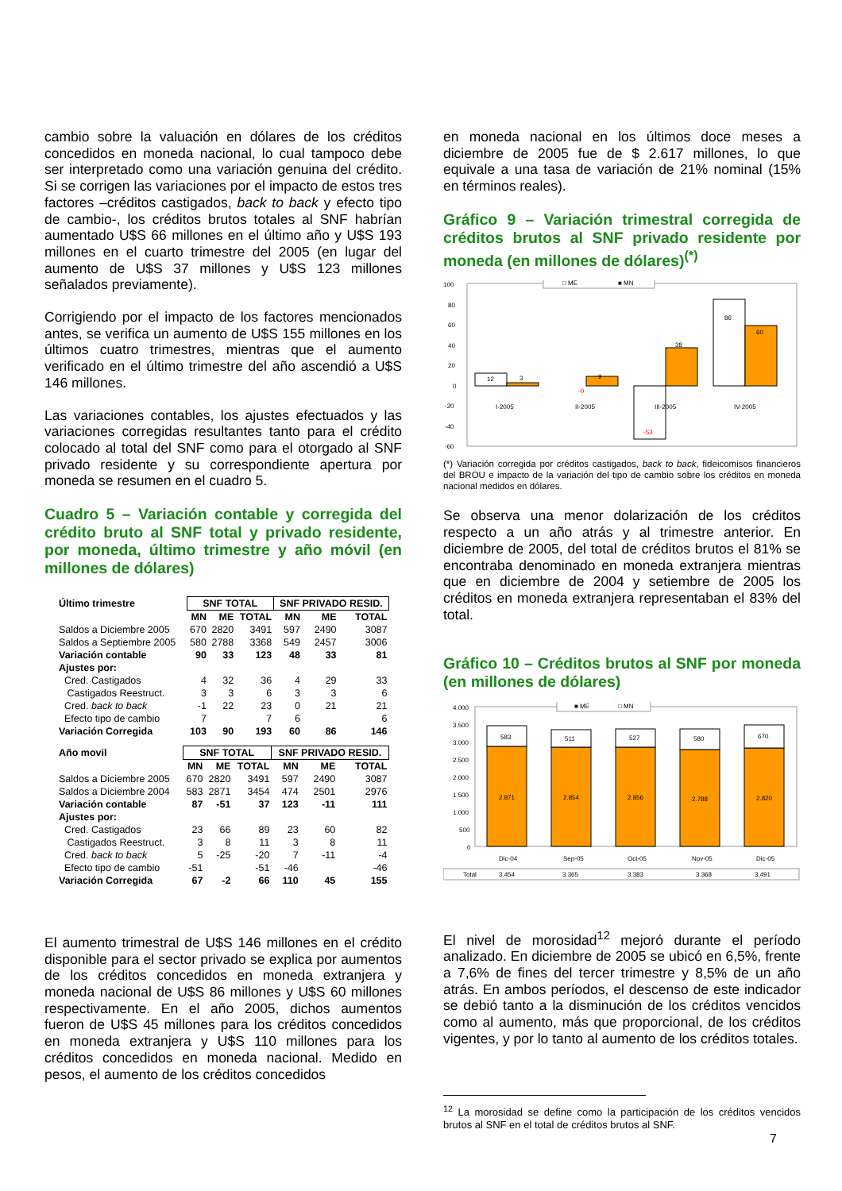cambio sobre la valuación en dólares de los créditos concedidos en moneda nacional, lo cual tampoco debe ser interpretado como una variación genuina del crédito. Si se corrigen las variaciones por el impacto de estos tres factores –créditos castigados, back to back y efecto tipo de cambio-, los créditos brutos totales al SNF habrían aumentado U$S 66 millones en el último año y U$S 193 millones en el cuarto trimestre del 2005 (en lugar del aumento de U$S 37 millones y U$S 123 millones señalados previamente).
Corrigiendo por el impacto de los factores mencionados antes, se verifica un aumento de U$S 155 millones en los últimos cuatro trimestres, mientras que el aumento verificado en el último trimestre del año ascendió a U$S 146 millones.
Las variaciones contables, los ajustes efectuados y las variaciones corregidas resultantes tanto para el crédito colocado al total del SNF como para el otorgado al SNF privado residente y su correspondiente apertura por moneda se resumen en el cuadro 5.
Cuadro 5 – Variación contable y corregida del crédito bruto al SNF total y privado residente, por moneda, último trimestre y año móvil (en millones de dólares)
| Último trimestre | SNF TOTAL | | | SNF PRIVADO RESID. | | |
| --- | --- | --- | --- | --- | --- | --- |
| | MN | ME | TOTAL | MN | ME | TOTAL |
| Saldos a Diciembre 2005 | 670 | 2820 | 3491 | 597 | 2490 | 3087 |
| Saldos a Septiembre 2005 | 580 | 2788 | 3368 | 549 | 2457 | 3006 |
| Variación contable | 90 | 33 | 123 | 48 | 33 | 81 |
| Ajustes por: | | | | | | |
| Cred. Castigados | 4 | 32 | 36 | 4 | 29 | 33 |
| Castigados Reestruct. | 3 | 3 | 6 | 3 | 3 | 6 |
| Cred. back to back | -1 | 22 | 23 | 0 | 21 | 21 |
| Efecto tipo de cambio | 7 | | 7 | 6 | | 6 |
| Variación Corregida | 103 | 90 | 193 | 60 | 86 | 146 |
| Año movil | SNF TOTAL | | | SNF PRIVADO RESID. | | |
| --- | --- | --- | --- | --- | --- | --- |
| | MN | ME | TOTAL | MN | ME | TOTAL |
| Saldos a Diciembre 2005 | 670 | 2820 | 3491 | 597 | 2490 | 3087 |
| Saldos a Diciembre 2004 | 583 | 2871 | 3454 | 474 | 2501 | 2976 |
| Variación contable | 87 | -51 | 37 | 123 | -11 | 111 |
| Ajustes por: | | | | | | |
| Cred. Castigados | 23 | 66 | 89 | 23 | 60 | 82 |
| Castigados Reestruct. | 3 | 8 | 11 | 3 | 8 | 11 |
| Cred. back to back | 5 | -25 | -20 | 7 | -11 | -4 |
| Efecto tipo de cambio | -51 | | -51 | -46 | | -46 |
| Variación Corregida | 67 | -2 | 66 | 110 | 45 | 155 |
El aumento trimestral de U$S 146 millones en el crédito disponible para el sector privado se explica por aumentos de los créditos concedidos en moneda extranjera y moneda nacional de U$S 86 millones y U$S 60 millones respectivamente. En el año 2005, dichos aumentos fueron de U$S 45 millones para los créditos concedidos en moneda extranjera y U$S 110 millones para los créditos concedidos en moneda nacional. Medido en pesos, el aumento de los créditos concedidos
en moneda nacional en los últimos doce meses a diciembre de 2005 fue de $ 2.617 millones, lo que equivale a una tasa de variación de 21% nominal (15% en términos reales).
Gráfico 9 – Variación trimestral corregida de créditos brutos al SNF privado residente por moneda (en millones de dólares)<sup>(*)</sup>
100
80
60
40
20
0
-20
-40
-60
□ ME
■ MN
12
3
-0
9
-53
38
86
60
I-2005
II-2005
III-2005
IV-2005
(*) Variación corregida por créditos castigados, back to back, fideicomisos financieros del BROU e impacto de la variación del tipo de cambio sobre los créditos en moneda nacional medidos en dólares.
Se observa una menor dolarización de los créditos respecto a un año atrás y al trimestre anterior. En diciembre de 2005, del total de créditos brutos el 81% se encontraba denominado en moneda extranjera mientras que en diciembre de 2004 y setiembre de 2005 los créditos en moneda extranjera representaban el 83% del total.
Gráfico 10 – Créditos brutos al SNF por moneda (en millones de dólares)
4.000
3.500
3.000
2.500
2.000
1.500
1.000
500
0
■ ME
□ MN
583
511
527
580
670
2.871
2.854
2.856
2.788
2.820
Dic-04
Sep-05
Oct-05
Nov-05
Dic-05
Total
3.454
3.365
3.383
3.368
3.491
El nivel de morosidad<sup>12</sup> mejoró durante el período analizado. En diciembre de 2005 se ubicó en 6,5%, frente a 7,6% de fines del tercer trimestre y 8,5% de un año atrás. En ambos períodos, el descenso de este indicador se debió tanto a la disminución de los créditos vencidos como al aumento, más que proporcional, de los créditos vigentes, y por lo tanto al aumento de los créditos totales.
<sup>12</sup> La morosidad se define como la participación de los créditos vencidos brutos al SNF en el total de créditos brutos al SNF.
7